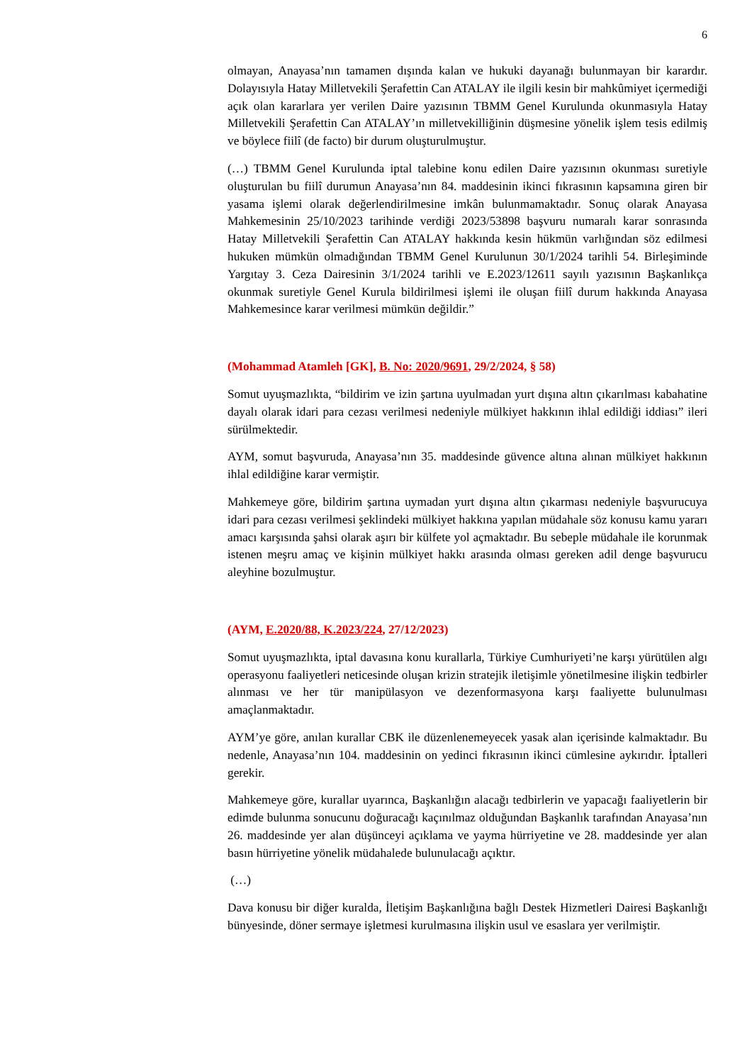6
olmayan, Anayasa’nın tamamen dışında kalan ve hukuki dayanağı bulunmayan bir karardır. Dolayısıyla Hatay Milletvekili Şerafettin Can ATALAY ile ilgili kesin bir mahkûmiyet içermediği açık olan kararlara yer verilen Daire yazısının TBMM Genel Kurulunda okunmasıyla Hatay Milletvekili Şerafettin Can ATALAY’ın milletvekilliğinin düşmesine yönelik işlem tesis edilmiş ve böylece fiilî (de facto) bir durum oluşturulmuştur.
(…) TBMM Genel Kurulunda iptal talebine konu edilen Daire yazısının okunması suretiyle oluşturulan bu fiilî durumun Anayasa’nın 84. maddesinin ikinci fıkrasının kapsamına giren bir yasama işlemi olarak değerlendirilmesine imkân bulunmamaktadır. Sonuç olarak Anayasa Mahkemesinin 25/10/2023 tarihinde verdiği 2023/53898 başvuru numaralı karar sonrasında Hatay Milletvekili Şerafettin Can ATALAY hakkında kesin hükmün varlığından söz edilmesi hukuken mümkün olmadığından TBMM Genel Kurulunun 30/1/2024 tarihli 54. Birleşiminde Yargıtay 3. Ceza Dairesinin 3/1/2024 tarihli ve E.2023/12611 sayılı yazısının Başkanlıkça okunmak suretiyle Genel Kurula bildirilmesi işlemi ile oluşan fiilî durum hakkında Anayasa Mahkemesince karar verilmesi mümkün değildir.”
(Mohammad Atamleh [GK], B. No: 2020/9691, 29/2/2024, § 58)
Somut uyuşmazlıkta, “bildirim ve izin şartına uyulmadan yurt dışına altın çıkarılması kabahatine dayalı olarak idari para cezası verilmesi nedeniyle mülkiyet hakkının ihlal edildiği iddiası” ileri sürülmektedir.
AYM, somut başvuruda, Anayasa’nın 35. maddesinde güvence altına alınan mülkiyet hakkının ihlal edildiğine karar vermiştir.
Mahkemeye göre, bildirim şartına uymadan yurt dışına altın çıkarması nedeniyle başvurucuya idari para cezası verilmesi şeklindeki mülkiyet hakkına yapılan müdahale söz konusu kamu yararı amacı karşısında şahsi olarak aşırı bir külfete yol açmaktadır. Bu sebeple müdahale ile korunmak istenen meşru amaç ve kişinin mülkiyet hakkı arasında olması gereken adil denge başvurucu aleyhine bozulmuştur.
(AYM, E.2020/88, K.2023/224, 27/12/2023)
Somut uyuşmazlıkta, iptal davasına konu kurallarla, Türkiye Cumhuriyeti’ne karşı yürütülen algı operasyonu faaliyetleri neticesinde oluşan krizin stratejik iletişimle yönetilmesine ilişkin tedbirler alınması ve her tür manipülasyon ve dezenformasyona karşı faaliyette bulunulması amaçlanmaktadır.
AYM’ye göre, anılan kurallar CBK ile düzenlenemeyecek yasak alan içerisinde kalmaktadır. Bu nedenle, Anayasa’nın 104. maddesinin on yedinci fıkrasının ikinci cümlesine aykırıdır. İptalleri gerekir.
Mahkemeye göre, kurallar uyarınca, Başkanlığın alacağı tedbirlerin ve yapacağı faaliyetlerin bir edimde bulunma sonucunu doğuracağı kaçınılmaz olduğundan Başkanlık tarafından Anayasa’nın 26. maddesinde yer alan düşünceyi açıklama ve yayma hürriyetine ve 28. maddesinde yer alan basın hürriyetine yönelik müdahalede bulunulacağı açıktır.
(…)
Dava konusu bir diğer kuralda, İletişim Başkanlığına bağlı Destek Hizmetleri Dairesi Başkanlığı bünyesinde, döner sermaye işletmesi kurulmasına ilişkin usul ve esaslara yer verilmiştir.